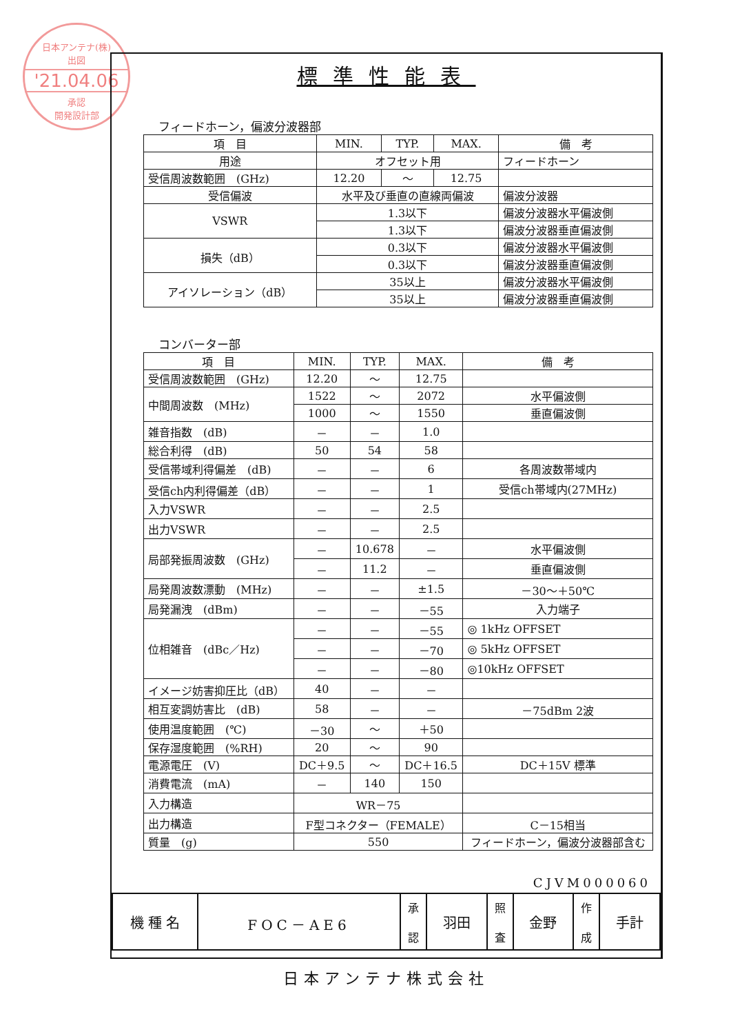日本アンテナ(株)
出図
'21.04.06
承認
開発設計部
標準性能表
フィードホーン，偏波分波器部
| 項 目 | MIN. | TYP. | MAX. | 備 考 |
| --- | --- | --- | --- | --- |
| 用途 | オフセット用 | | | フィードホーン |
| 受信周波数範囲 (GHz) | 12.20 | ～ | 12.75 | |
| 受信偏波 | 水平及び垂直の直線両偏波 | | | 偏波分波器 |
| VSWR | 1.3以下 | | | 偏波分波器水平偏波側 |
| | 1.3以下 | | | 偏波分波器垂直偏波側 |
| 損失（dB） | 0.3以下 | | | 偏波分波器水平偏波側 |
| | 0.3以下 | | | 偏波分波器垂直偏波側 |
| アイソレーション（dB） | 35以上 | | | 偏波分波器水平偏波側 |
| | 35以上 | | | 偏波分波器垂直偏波側 |
コンバーター部
| 項 目 | MIN. | TYP. | MAX. | 備 考 |
| --- | --- | --- | --- | --- |
| 受信周波数範囲 (GHz) | 12.20 | ～ | 12.75 | |
| 中間周波数 (MHz) | 1522 | ～ | 2072 | 水平偏波側 |
| | 1000 | ～ | 1550 | 垂直偏波側 |
| 雑音指数 (dB) | － | － | 1.0 | |
| 総合利得 (dB) | 50 | 54 | 58 | |
| 受信帯域利得偏差 (dB) | － | － | 6 | 各周波数帯域内 |
| 受信ch内利得偏差（dB） | － | － | 1 | 受信ch帯域内(27MHz) |
| 入力VSWR | － | － | 2.5 | |
| 出力VSWR | － | － | 2.5 | |
| 局部発振周波数 (GHz) | － | 10.678 | － | 水平偏波側 |
| | － | 11.2 | － | 垂直偏波側 |
| 局発周波数漂動 (MHz) | － | － | ±1.5 | －30～＋50℃ |
| 局発漏洩 (dBm) | － | － | －55 | 入力端子 |
| 位相雑音 (dBc／Hz) | － | － | －55 | ◎ 1kHz OFFSET |
| | － | － | －70 | ◎ 5kHz OFFSET |
| | － | － | －80 | ◎10kHz OFFSET |
| イメージ妨害抑圧比（dB） | 40 | － | － | |
| 相互変調妨害比 (dB) | 58 | － | － | －75dBm 2波 |
| 使用温度範囲 (℃) | －30 | ～ | ＋50 | |
| 保存湿度範囲 (%RH) | 20 | ～ | 90 | |
| 電源電圧 (V) | DC＋9.5 | ～ | DC＋16.5 | DC＋15V 標準 |
| 消費電流 (mA) | － | 140 | 150 | |
| 入力構造 | WR－75 | | | |
| 出力構造 | F型コネクター（FEMALE） | | | C－15相当 |
| 質量 (g) | 550 | | | フィードホーン，偏波分波器部含む |
CJVM000060
| 機 種 名 | FOC－AE6 | 承 認 | 羽田 | 照 査 | 金野 | 作 成 | 手計 |
日本アンテナ株式会社